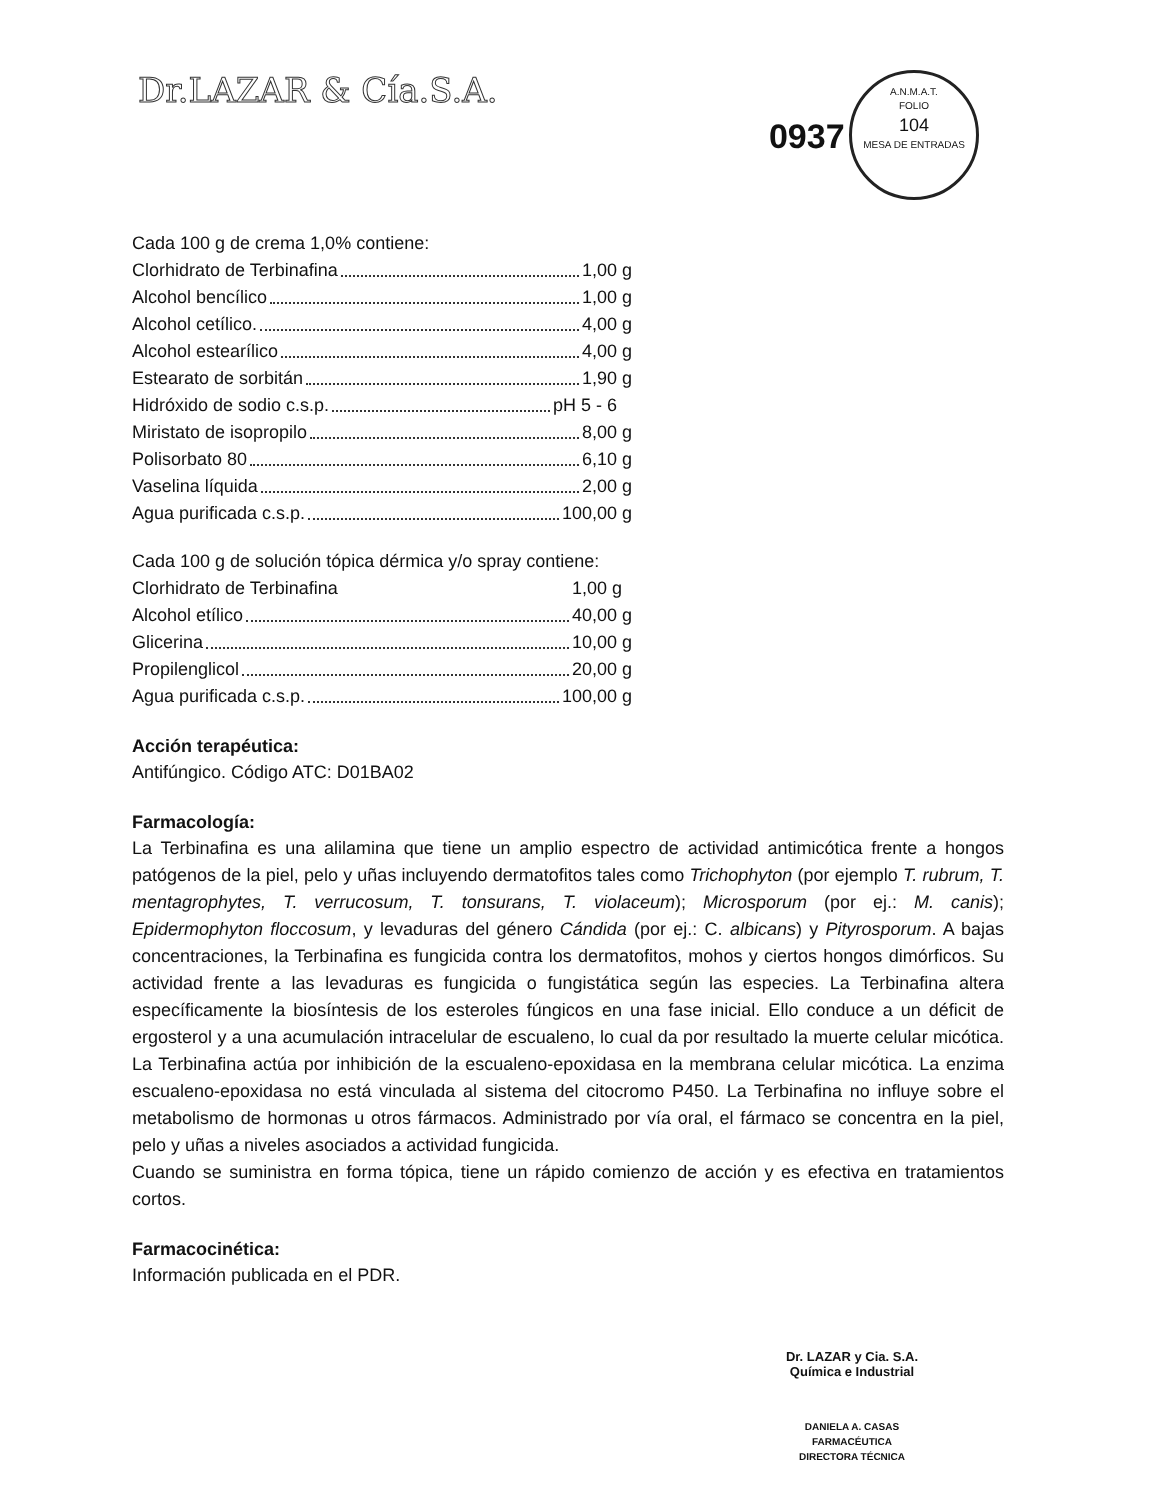Dr.LAZAR & Cía.S.A.
0937 A.N.M.A.T.
FOLIO
104
MESA DE ENTRADAS
Cada 100 g de crema 1,0% contiene:
Clorhidrato de Terbinafina 1,00 g
Alcohol bencílico 1,00 g
Alcohol cetílico. 4,00 g
Alcohol estearílico 4,00 g
Estearato de sorbitán 1,90 g
Hidróxido de sodio c.s.p. pH 5 - 6
Miristato de isopropilo 8,00 g
Polisorbato 80 6,10 g
Vaselina líquida 2,00 g
Agua purificada c.s.p. 100,00 g
Cada 100 g de solución tópica dérmica y/o spray contiene:
Clorhidrato de Terbinafina 1,00 g
Alcohol etílico 40,00 g
Glicerina 10,00 g
Propilenglicol 20,00 g
Agua purificada c.s.p. 100,00 g
Acción terapéutica:
Antifúngico. Código ATC: D01BA02
Farmacología:
La Terbinafina es una alilamina que tiene un amplio espectro de actividad antimicótica frente a hongos patógenos de la piel, pelo y uñas incluyendo dermatofitos tales como Trichophyton (por ejemplo T. rubrum, T. mentagrophytes, T. verrucosum, T. tonsurans, T. violaceum); Microsporum (por ej.: M. canis); Epidermophyton floccosum, y levaduras del género Cándida (por ej.: C. albicans) y Pityrosporum. A bajas concentraciones, la Terbinafina es fungicida contra los dermatofitos, mohos y ciertos hongos dimórficos. Su actividad frente a las levaduras es fungicida o fungistática según las especies. La Terbinafina altera específicamente la biosíntesis de los esteroles fúngicos en una fase inicial. Ello conduce a un déficit de ergosterol y a una acumulación intracelular de escualeno, lo cual da por resultado la muerte celular micótica. La Terbinafina actúa por inhibición de la escualeno-epoxidasa en la membrana celular micótica. La enzima escualeno-epoxidasa no está vinculada al sistema del citocromo P450. La Terbinafina no influye sobre el metabolismo de hormonas u otros fármacos. Administrado por vía oral, el fármaco se concentra en la piel, pelo y uñas a niveles asociados a actividad fungicida.
Cuando se suministra en forma tópica, tiene un rápido comienzo de acción y es efectiva en tratamientos cortos.
Farmacocinética:
Información publicada en el PDR.
Dr. LAZAR y Cia. S.A.
Química e Industrial
DANIELA A. CASAS
FARMACÉUTICA
DIRECTORA TÉCNICA